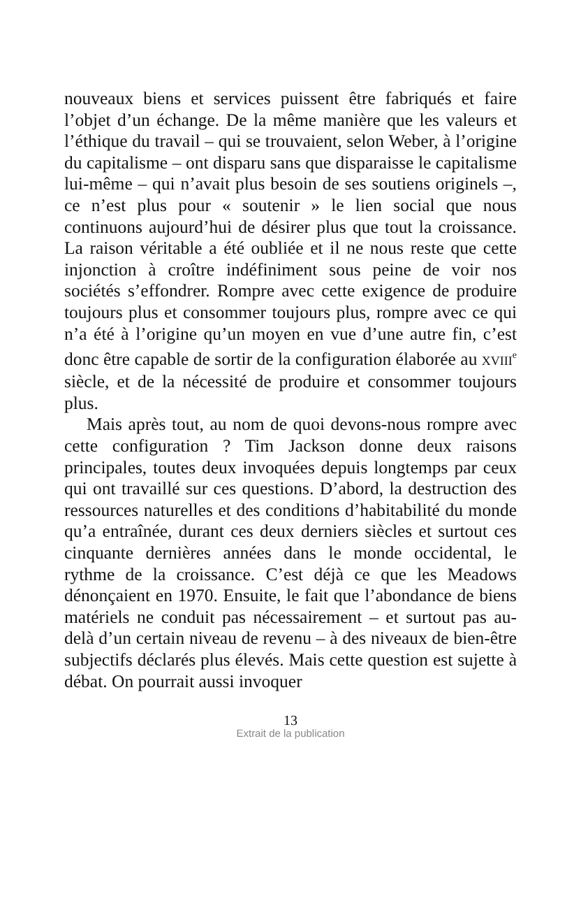nouveaux biens et services puissent être fabriqués et faire l’objet d’un échange. De la même manière que les valeurs et l’éthique du travail – qui se trouvaient, selon Weber, à l’origine du capitalisme – ont disparu sans que disparaisse le capitalisme lui-même – qui n’avait plus besoin de ses soutiens originels –, ce n’est plus pour « soutenir » le lien social que nous continuons aujourd’hui de désirer plus que tout la croissance. La raison véritable a été oubliée et il ne nous reste que cette injonction à croître indéfiniment sous peine de voir nos sociétés s’effondrer. Rompre avec cette exigence de produire toujours plus et consommer toujours plus, rompre avec ce qui n’a été à l’origine qu’un moyen en vue d’une autre fin, c’est donc être capable de sortir de la configuration élaborée au XVIII<sup>e</sup> siècle, et de la nécessité de produire et consommer toujours plus.
Mais après tout, au nom de quoi devons-nous rompre avec cette configuration ? Tim Jackson donne deux raisons principales, toutes deux invoquées depuis longtemps par ceux qui ont travaillé sur ces questions. D’abord, la destruction des ressources naturelles et des conditions d’habitabilité du monde qu’a entraînée, durant ces deux derniers siècles et surtout ces cinquante dernières années dans le monde occidental, le rythme de la croissance. C’est déjà ce que les Meadows dénonçaient en 1970. Ensuite, le fait que l’abondance de biens matériels ne conduit pas nécessairement – et surtout pas au-delà d’un certain niveau de revenu – à des niveaux de bien-être subjectifs déclarés plus élevés. Mais cette question est sujette à débat. On pourrait aussi invoquer
13
Extrait de la publication